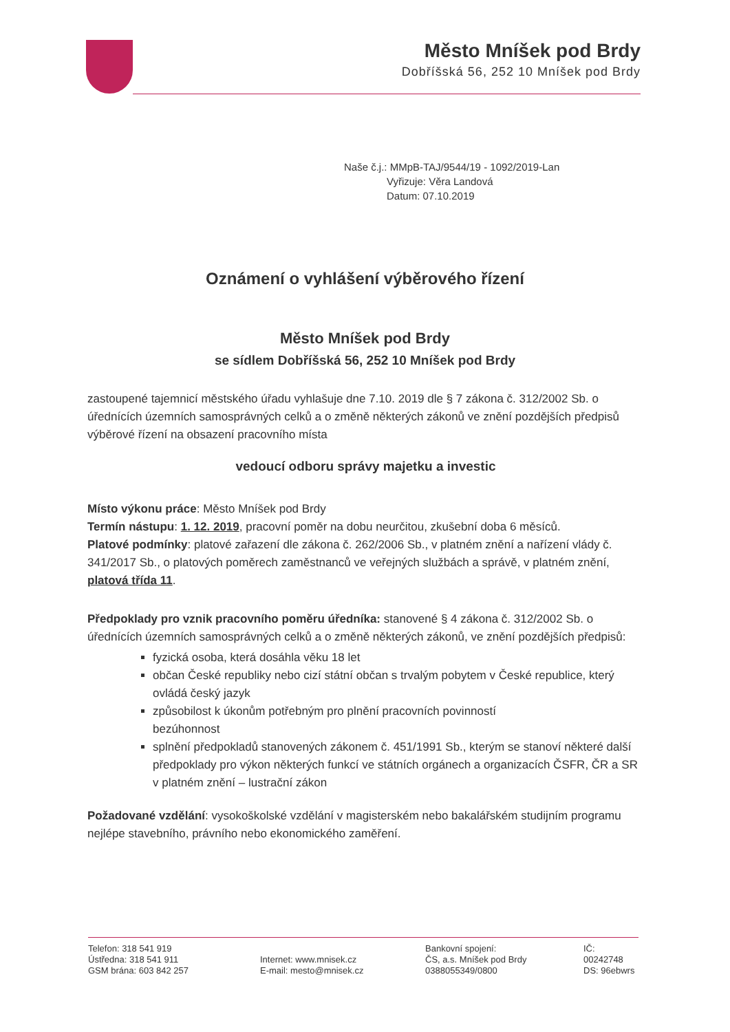Město Mníšek pod Brdy
Dobříšská 56, 252 10 Mníšek pod Brdy
Naše č.j.: MMpB-TAJ/9544/19 - 1092/2019-Lan
Vyřizuje: Věra Landová
Datum: 07.10.2019
Oznámení o vyhlášení výběrového řízení
Město Mníšek pod Brdy
se sídlem Dobříšská 56, 252 10 Mníšek pod Brdy
zastoupené tajemnicí městského úřadu vyhlašuje dne 7.10. 2019 dle § 7 zákona č. 312/2002 Sb. o úřednících územních samosprávných celků a o změně některých zákonů ve znění pozdějších předpisů výběrové řízení na obsazení pracovního místa
vedoucí odboru správy majetku a investic
Místo výkonu práce: Město Mníšek pod Brdy
Termín nástupu: 1. 12. 2019, pracovní poměr na dobu neurčitou, zkušební doba 6 měsíců.
Platové podmínky: platové zařazení dle zákona č. 262/2006 Sb., v platném znění a nařízení vlády č. 341/2017 Sb., o platových poměrech zaměstnanců ve veřejných službách a správě, v platném znění, platová třída 11.
Předpoklady pro vznik pracovního poměru úředníka: stanovené § 4 zákona č. 312/2002 Sb. o úřednících územních samosprávných celků a o změně některých zákonů, ve znění pozdějších předpisů:
fyzická osoba, která dosáhla věku 18 let
občan České republiky nebo cizí státní občan s trvalým pobytem v České republice, který ovládá český jazyk
způsobilost k úkonům potřebným pro plnění pracovních povinností
bezúhonnost
splnění předpokladů stanovených zákonem č. 451/1991 Sb., kterým se stanoví některé další předpoklady pro výkon některých funkcí ve státních orgánech a organizacích ČSFR, ČR a SR v platném znění – lustrační zákon
Požadované vzdělání: vysokoškolské vzdělání v magisterském nebo bakalářském studijním programu nejlépe stavebního, právního nebo ekonomického zaměření.
Telefon: 318 541 919
Ústředna: 318 541 911
GSM brána: 603 842 257
Internet: www.mnisek.cz
E-mail: mesto@mnisek.cz
Bankovní spojení:
ČS, a.s. Mníšek pod Brdy
0388055349/0800
IČ:
00242748
DS: 96ebwrs